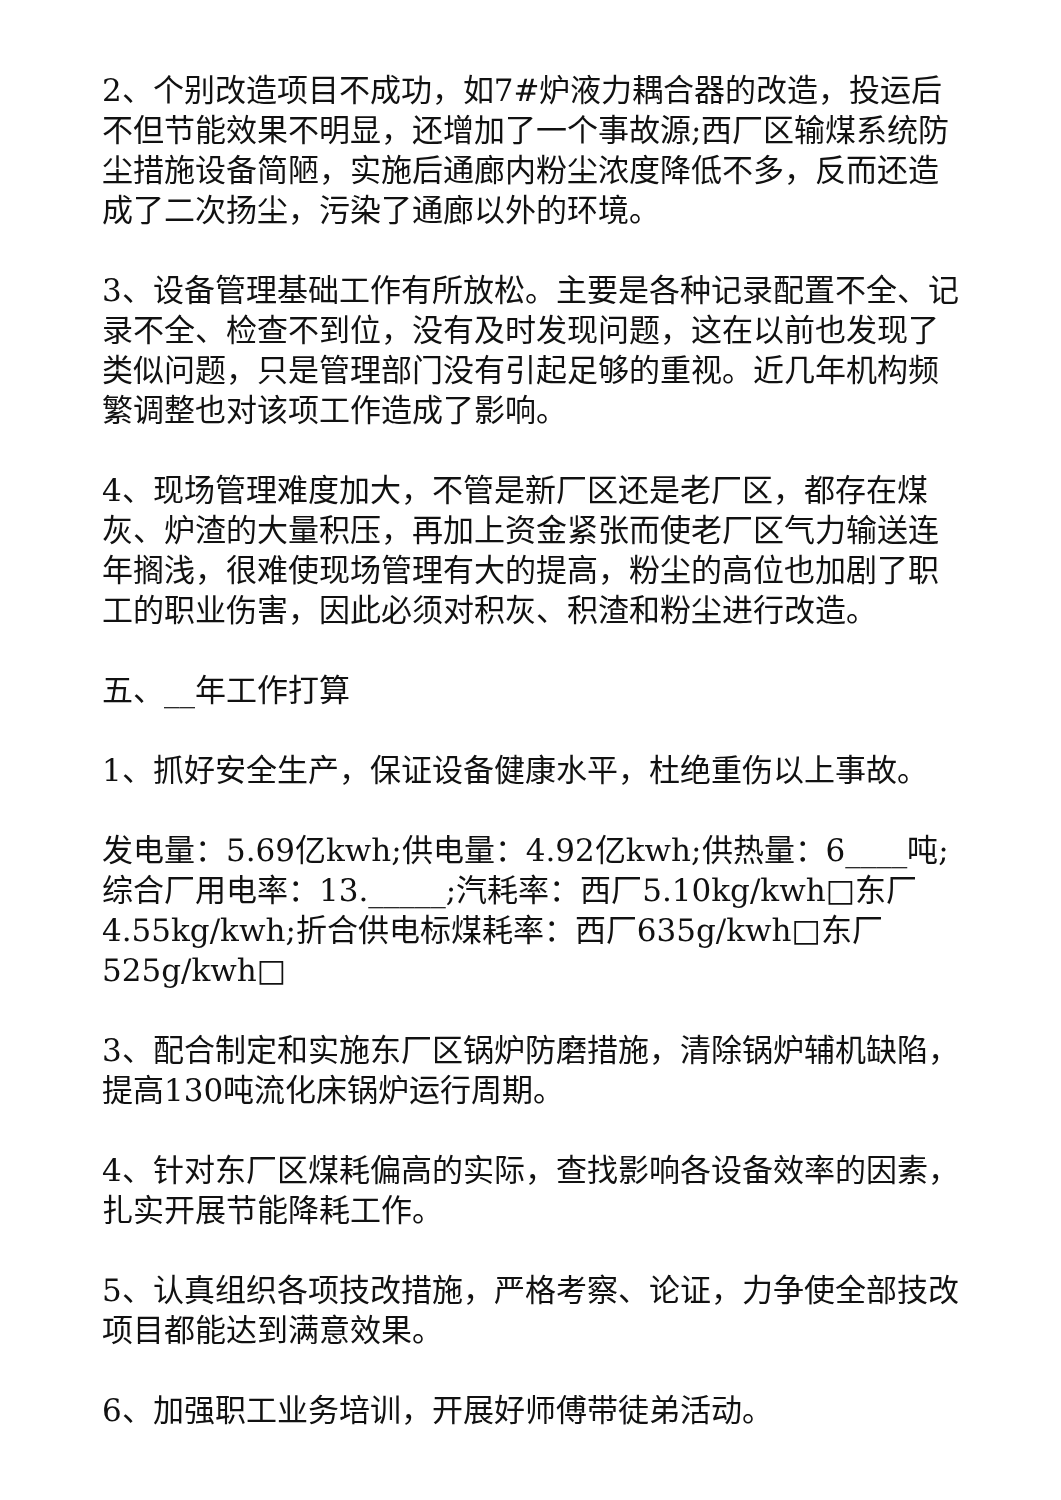2、个别改造项目不成功，如7#炉液力耦合器的改造，投运后不但节能效果不明显，还增加了一个事故源;西厂区输煤系统防尘措施设备简陋，实施后通廊内粉尘浓度降低不多，反而还造成了二次扬尘，污染了通廊以外的环境。
3、设备管理基础工作有所放松。主要是各种记录配置不全、记录不全、检查不到位，没有及时发现问题，这在以前也发现了类似问题，只是管理部门没有引起足够的重视。近几年机构频繁调整也对该项工作造成了影响。
4、现场管理难度加大，不管是新厂区还是老厂区，都存在煤灰、炉渣的大量积压，再加上资金紧张而使老厂区气力输送连年搁浅，很难使现场管理有大的提高，粉尘的高位也加剧了职工的职业伤害，因此必须对积灰、积渣和粉尘进行改造。
五、__年工作打算
1、抓好安全生产，保证设备健康水平，杜绝重伤以上事故。
发电量：5.69亿kwh;供电量：4.92亿kwh;供热量：6____吨;综合厂用电率：13._____;汽耗率：西厂5.10kg/kwh□东厂4.55kg/kwh;折合供电标煤耗率：西厂635g/kwh□东厂525g/kwh□
3、配合制定和实施东厂区锅炉防磨措施，清除锅炉辅机缺陷，提高130吨流化床锅炉运行周期。
4、针对东厂区煤耗偏高的实际，查找影响各设备效率的因素，扎实开展节能降耗工作。
5、认真组织各项技改措施，严格考察、论证，力争使全部技改项目都能达到满意效果。
6、加强职工业务培训，开展好师傅带徒弟活动。